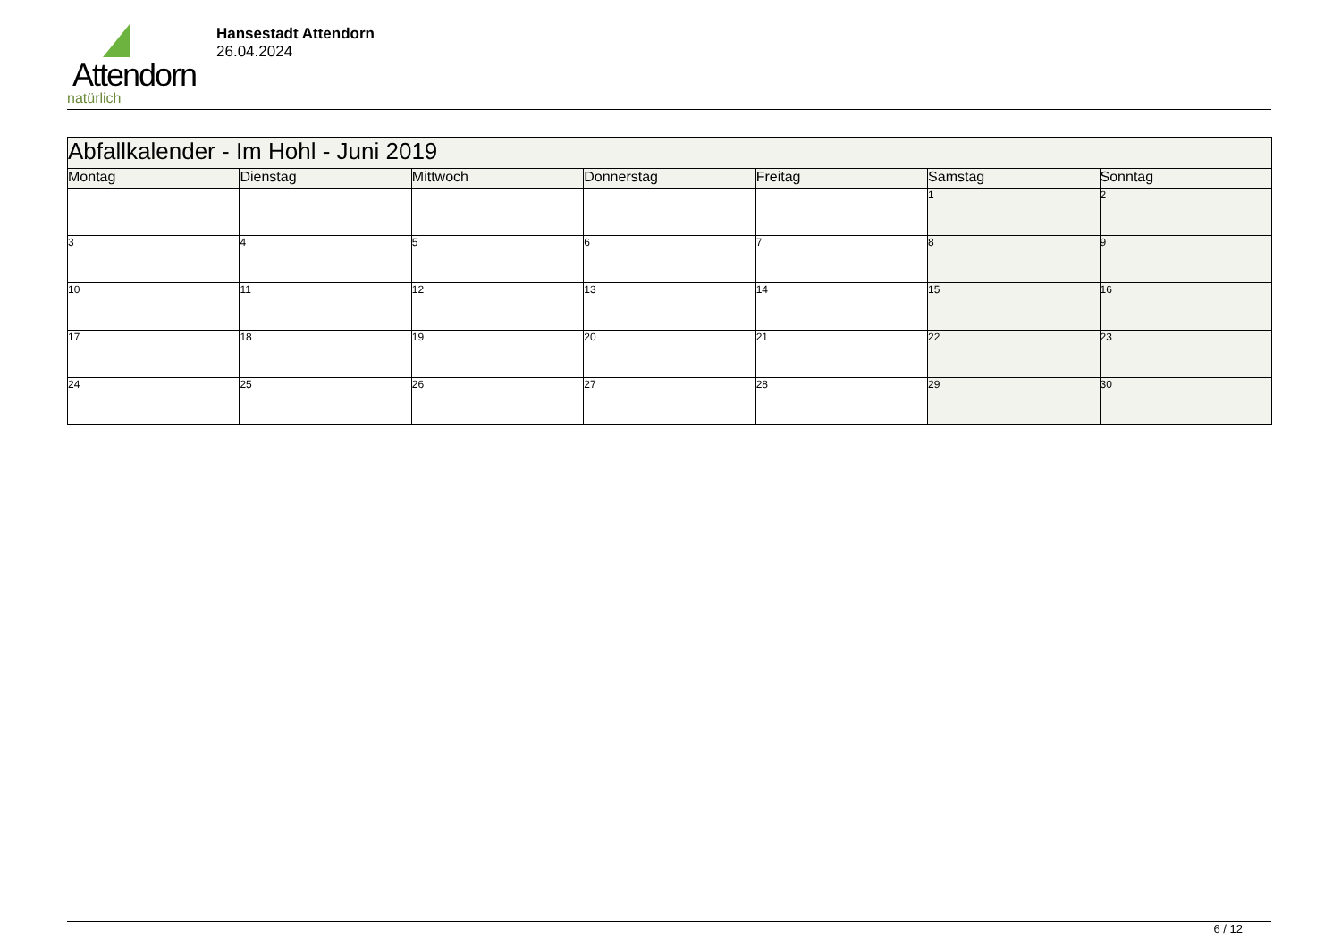Attendorn
natürlich
Hansestadt Attendorn
26.04.2024
| Abfallkalender - Im Hohl - Juni 2019 | | | | | | |
| Montag | Dienstag | Mittwoch | Donnerstag | Freitag | Samstag | Sonntag |
| | | | | | 1 | 2 |
| 3 | 4 | 5 | 6 | 7 | 8 | 9 |
| 10 | 11 | 12 | 13 | 14 | 15 | 16 |
| 17 | 18 | 19 | 20 | 21 | 22 | 23 |
| 24 | 25 | 26 | 27 | 28 | 29 | 30 |
6 / 12